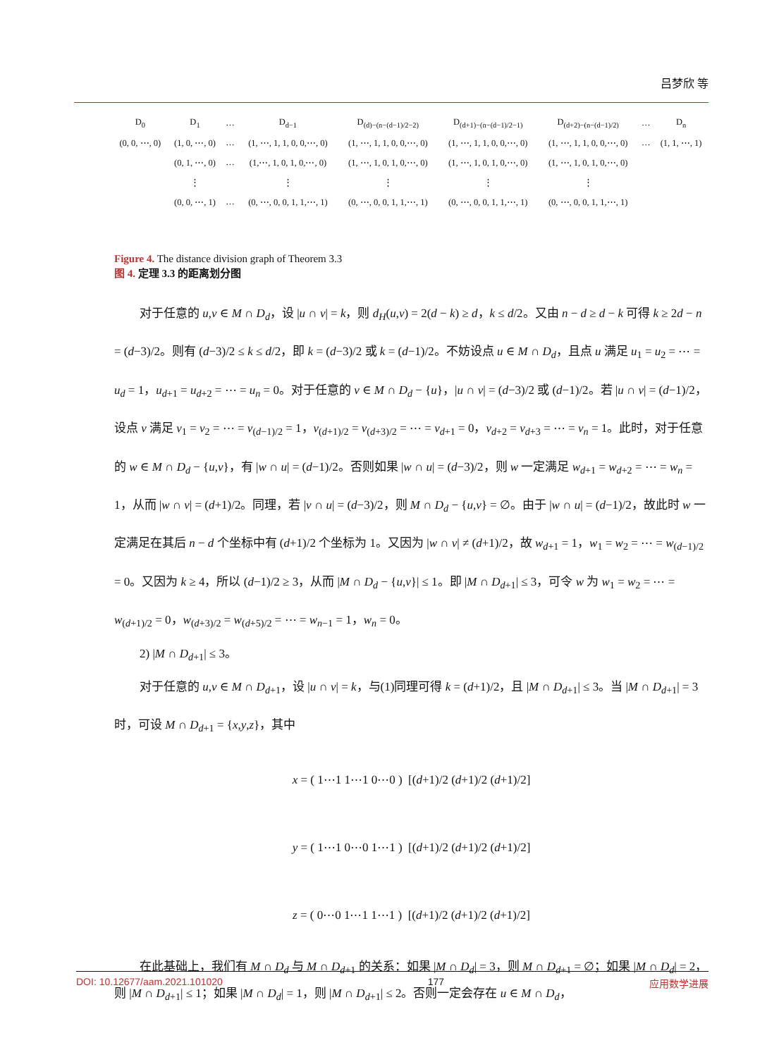吕梦欣 等
| D<sub>0</sub> | D<sub>1</sub> | … | D<sub>d−1</sub> | D<sub>(d)−(n−(d−1)/2−2)</sub> | D<sub>(d+1)−(n−(d−1)/2−1)</sub> | D<sub>(d+2)−(n−(d−1)/2)</sub> | … | D<sub>n</sub> |
| (0, 0, ⋯, 0) | (1, 0, ⋯, 0) | … | (1, ⋯, 1, 1, 0, 0,⋯, 0) | (1, ⋯, 1, 1, 0, 0,⋯, 0) | (1, ⋯, 1, 1, 0, 0,⋯, 0) | (1, ⋯, 1, 1, 0, 0,⋯, 0) | … | (1, 1, ⋯, 1) |
| | (0, 1, ⋯, 0) | … | (1,⋯, 1, 0, 1, 0,⋯, 0) | (1, ⋯, 1, 0, 1, 0,⋯, 0) | (1, ⋯, 1, 0, 1, 0,⋯, 0) | (1, ⋯, 1, 0, 1, 0,⋯, 0) | | |
| | ⋮ | | ⋮ | ⋮ | ⋮ | ⋮ | | |
| | (0, 0, ⋯, 1) | … | (0, ⋯, 0, 0, 1, 1,⋯, 1) | (0, ⋯, 0, 0, 1, 1,⋯, 1) | (0, ⋯, 0, 0, 1, 1,⋯, 1) | (0, ⋯, 0, 0, 1, 1,⋯, 1) | | |
Figure 4. The distance division graph of Theorem 3.3
图 4. 定理 3.3 的距离划分图
对于任意的 u,v ∈ M ∩ D<sub>d</sub>，设 |u ∩ v| = k，则 d<sub>H</sub>(u,v) = 2(d − k) ≥ d，k ≤ d/2。又由 n − d ≥ d − k 可得 k ≥ 2d − n = (d−3)/2。则有 (d−3)/2 ≤ k ≤ d/2，即 k = (d−3)/2 或 k = (d−1)/2。不妨设点 u ∈ M ∩ D<sub>d</sub>，且点 u 满足 u<sub>1</sub> = u<sub>2</sub> = ⋯ = u<sub>d</sub> = 1，u<sub>d+1</sub> = u<sub>d+2</sub> = ⋯ = u<sub>n</sub> = 0。对于任意的 v ∈ M ∩ D<sub>d</sub> − {u}，|u ∩ v| = (d−3)/2 或 (d−1)/2。若 |u ∩ v| = (d−1)/2，设点 v 满足 v<sub>1</sub> = v<sub>2</sub> = ⋯ = v<sub>(d−1)/2</sub> = 1，v<sub>(d+1)/2</sub> = v<sub>(d+3)/2</sub> = ⋯ = v<sub>d+1</sub> = 0，v<sub>d+2</sub> = v<sub>d+3</sub> = ⋯ = v<sub>n</sub> = 1。此时，对于任意的 w ∈ M ∩ D<sub>d</sub> − {u,v}，有 |w ∩ u| = (d−1)/2。否则如果 |w ∩ u| = (d−3)/2，则 w 一定满足 w<sub>d+1</sub> = w<sub>d+2</sub> = ⋯ = w<sub>n</sub> = 1，从而 |w ∩ v| = (d+1)/2。同理，若 |v ∩ u| = (d−3)/2，则 M ∩ D<sub>d</sub> − {u,v} = ∅。由于 |w ∩ u| = (d−1)/2，故此时 w 一定满足在其后 n − d 个坐标中有 (d+1)/2 个坐标为 1。又因为 |w ∩ v| ≠ (d+1)/2，故 w<sub>d+1</sub> = 1，w<sub>1</sub> = w<sub>2</sub> = ⋯ = w<sub>(d−1)/2</sub> = 0。又因为 k ≥ 4，所以 (d−1)/2 ≥ 3，从而 |M ∩ D<sub>d</sub> − {u,v}| ≤ 1。即 |M ∩ D<sub>d+1</sub>| ≤ 3，可令 w 为 w<sub>1</sub> = w<sub>2</sub> = ⋯ = w<sub>(d+1)/2</sub> = 0，w<sub>(d+3)/2</sub> = w<sub>(d+5)/2</sub> = ⋯ = w<sub>n−1</sub> = 1，w<sub>n</sub> = 0。
2) |M ∩ D<sub>d+1</sub>| ≤ 3。
对于任意的 u,v ∈ M ∩ D<sub>d+1</sub>，设 |u ∩ v| = k，与(1)同理可得 k = (d+1)/2，且 |M ∩ D<sub>d+1</sub>| ≤ 3。当 |M ∩ D<sub>d+1</sub>| = 3 时，可设 M ∩ D<sub>d+1</sub> = {x,y,z}，其中
x = ( 1⋯1 1⋯1 0⋯0 ) [(d+1)/2 (d+1)/2 (d+1)/2]
y = ( 1⋯1 0⋯0 1⋯1 ) [(d+1)/2 (d+1)/2 (d+1)/2]
z = ( 0⋯0 1⋯1 1⋯1 ) [(d+1)/2 (d+1)/2 (d+1)/2]
在此基础上，我们有 M ∩ D<sub>d</sub> 与 M ∩ D<sub>d+1</sub> 的关系：如果 |M ∩ D<sub>d</sub>| = 3，则 M ∩ D<sub>d+1</sub> = ∅；如果 |M ∩ D<sub>d</sub>| = 2，则 |M ∩ D<sub>d+1</sub>| ≤ 1；如果 |M ∩ D<sub>d</sub>| = 1，则 |M ∩ D<sub>d+1</sub>| ≤ 2。否则一定会存在 u ∈ M ∩ D<sub>d</sub>，
DOI: 10.12677/aam.2021.101020 177 应用数学进展